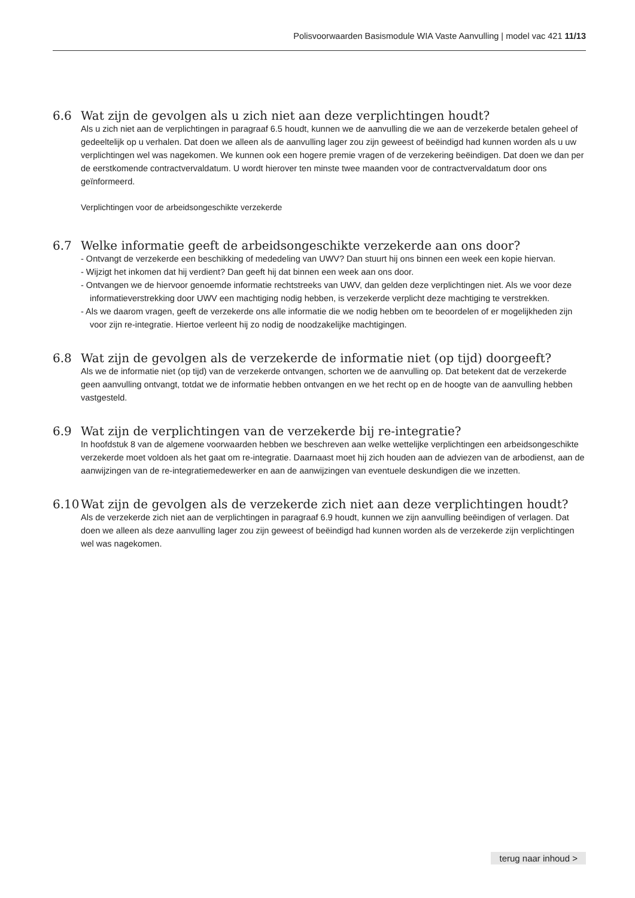Polisvoorwaarden Basismodule WIA Vaste Aanvulling | model vac 421 11/13
6.6 Wat zijn de gevolgen als u zich niet aan deze verplichtingen houdt?
Als u zich niet aan de verplichtingen in paragraaf 6.5 houdt, kunnen we de aanvulling die we aan de verzekerde betalen geheel of gedeeltelijk op u verhalen. Dat doen we alleen als de aanvulling lager zou zijn geweest of beëindigd had kunnen worden als u uw verplichtingen wel was nagekomen. We kunnen ook een hogere premie vragen of de verzekering beëindigen. Dat doen we dan per de eerstkomende contractvervaldatum. U wordt hierover ten minste twee maanden voor de contractvervaldatum door ons geïnformeerd.
Verplichtingen voor de arbeidsongeschikte verzekerde
6.7 Welke informatie geeft de arbeidsongeschikte verzekerde aan ons door?
- Ontvangt de verzekerde een beschikking of mededeling van UWV? Dan stuurt hij ons binnen een week een kopie hiervan.
- Wijzigt het inkomen dat hij verdient? Dan geeft hij dat binnen een week aan ons door.
- Ontvangen we de hiervoor genoemde informatie rechtstreeks van UWV, dan gelden deze verplichtingen niet. Als we voor deze informatieverstrekking door UWV een machtiging nodig hebben, is verzekerde verplicht deze machtiging te verstrekken.
- Als we daarom vragen, geeft de verzekerde ons alle informatie die we nodig hebben om te beoordelen of er mogelijkheden zijn voor zijn re-integratie. Hiertoe verleent hij zo nodig de noodzakelijke machtigingen.
6.8 Wat zijn de gevolgen als de verzekerde de informatie niet (op tijd) doorgeeft?
Als we de informatie niet (op tijd) van de verzekerde ontvangen, schorten we de aanvulling op. Dat betekent dat de verzekerde geen aanvulling ontvangt, totdat we de informatie hebben ontvangen en we het recht op en de hoogte van de aanvulling hebben vastgesteld.
6.9 Wat zijn de verplichtingen van de verzekerde bij re-integratie?
In hoofdstuk 8 van de algemene voorwaarden hebben we beschreven aan welke wettelijke verplichtingen een arbeidsongeschikte verzekerde moet voldoen als het gaat om re-integratie. Daarnaast moet hij zich houden aan de adviezen van de arbodienst, aan de aanwijzingen van de re-integratiemedewerker en aan de aanwijzingen van eventuele deskundigen die we inzetten.
6.10 Wat zijn de gevolgen als de verzekerde zich niet aan deze verplichtingen houdt?
Als de verzekerde zich niet aan de verplichtingen in paragraaf 6.9 houdt, kunnen we zijn aanvulling beëindigen of verlagen. Dat doen we alleen als deze aanvulling lager zou zijn geweest of beëindigd had kunnen worden als de verzekerde zijn verplichtingen wel was nagekomen.
terug naar inhoud >